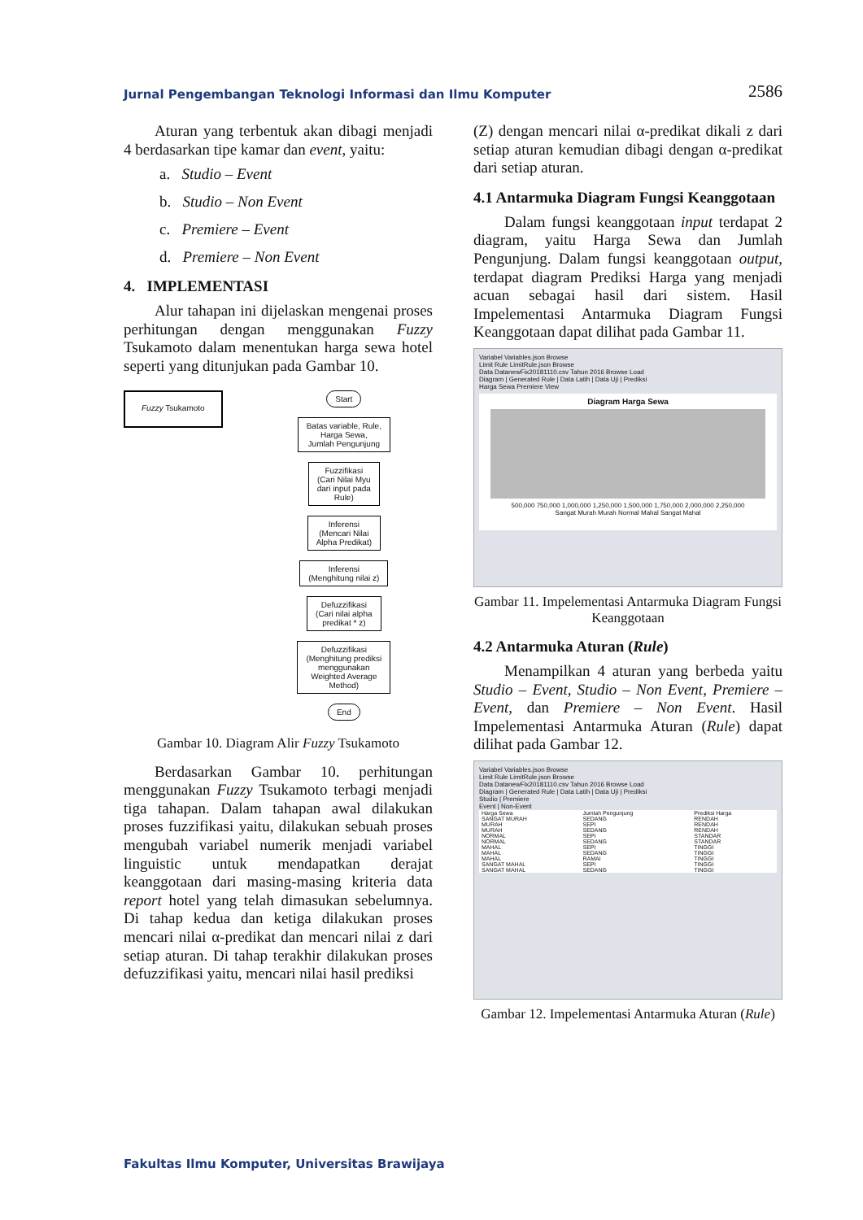Jurnal Pengembangan Teknologi Informasi dan Ilmu Komputer 2586
Aturan yang terbentuk akan dibagi menjadi 4 berdasarkan tipe kamar dan event, yaitu:
a. Studio – Event
b. Studio – Non Event
c. Premiere – Event
d. Premiere – Non Event
4. IMPLEMENTASI
Alur tahapan ini dijelaskan mengenai proses perhitungan dengan menggunakan Fuzzy Tsukamoto dalam menentukan harga sewa hotel seperti yang ditunjukan pada Gambar 10.
Fuzzy Tsukamoto
Start
Batas variable, Rule,
Harga Sewa,
Jumlah Pengunjung
Fuzzifikasi
(Cari Nilai Myu
dari input pada
Rule)
Inferensi
(Mencari Nilai
Alpha Predikat)
Inferensi
(Menghitung nilai z)
Defuzzifikasi
(Cari nilai alpha
predikat * z)
Defuzzifikasi
(Menghitung prediksi
menggunakan
Weighted Average
Method)
End
Gambar 10. Diagram Alir Fuzzy Tsukamoto
Berdasarkan Gambar 10. perhitungan menggunakan Fuzzy Tsukamoto terbagi menjadi tiga tahapan. Dalam tahapan awal dilakukan proses fuzzifikasi yaitu, dilakukan sebuah proses mengubah variabel numerik menjadi variabel linguistic untuk mendapatkan derajat keanggotaan dari masing-masing kriteria data report hotel yang telah dimasukan sebelumnya. Di tahap kedua dan ketiga dilakukan proses mencari nilai α-predikat dan mencari nilai z dari setiap aturan. Di tahap terakhir dilakukan proses defuzzifikasi yaitu, mencari nilai hasil prediksi
(Z) dengan mencari nilai α-predikat dikali z dari setiap aturan kemudian dibagi dengan α-predikat dari setiap aturan.
4.1 Antarmuka Diagram Fungsi Keanggotaan
Dalam fungsi keanggotaan input terdapat 2 diagram, yaitu Harga Sewa dan Jumlah Pengunjung. Dalam fungsi keanggotaan output, terdapat diagram Prediksi Harga yang menjadi acuan sebagai hasil dari sistem. Hasil Impelementasi Antarmuka Diagram Fungsi Keanggotaan dapat dilihat pada Gambar 11.
Variabel Variables.json Browse
Limit Rule LimitRule.json Browse
Data DatanewFix20181110.csv Tahun 2016 Browse Load
Diagram | Generated Rule | Data Latih | Data Uji | Prediksi
Harga Sewa Premiere View
Diagram Harga Sewa
500,000 750,000 1,000,000 1,250,000 1,500,000 1,750,000 2,000,000 2,250,000
Sangat Murah Murah Normal Mahal Sangat Mahal
Gambar 11. Impelementasi Antarmuka Diagram Fungsi Keanggotaan
4.2 Antarmuka Aturan (Rule)
Menampilkan 4 aturan yang berbeda yaitu Studio – Event, Studio – Non Event, Premiere – Event, dan Premiere – Non Event. Hasil Impelementasi Antarmuka Aturan (Rule) dapat dilihat pada Gambar 12.
Variabel Variables.json Browse
Limit Rule LimitRule.json Browse
Data DatanewFix20181110.csv Tahun 2016 Browse Load
Diagram | Generated Rule | Data Latih | Data Uji | Prediksi
Studio | Premiere
Event | Non-Event
| Harga Sewa | Jumlah Pengunjung | Prediksi Harga |
| --- | --- | --- |
| SANGAT MURAH | SEDANG | RENDAH |
| MURAH | SEPI | RENDAH |
| MURAH | SEDANG | RENDAH |
| NORMAL | SEPI | STANDAR |
| NORMAL | SEDANG | STANDAR |
| MAHAL | SEPI | TINGGI |
| MAHAL | SEDANG | TINGGI |
| MAHAL | RAMAI | TINGGI |
| SANGAT MAHAL | SEPI | TINGGI |
| SANGAT MAHAL | SEDANG | TINGGI |
Gambar 12. Impelementasi Antarmuka Aturan (Rule)
Fakultas Ilmu Komputer, Universitas Brawijaya